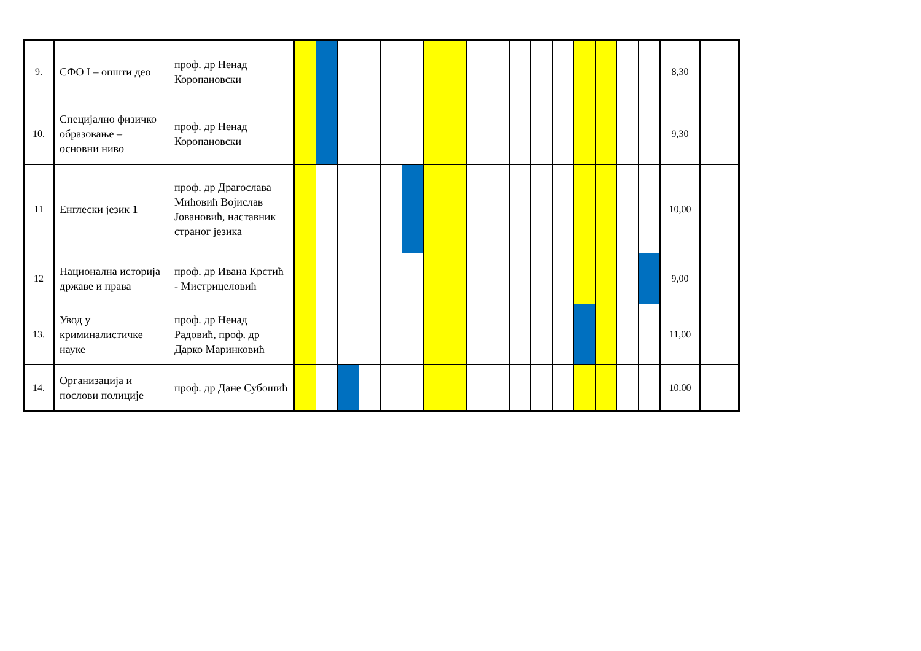| 9. | СФО I – општи део | проф. др Ненад Коропановски | | | | | | | | | | | | | | | | | | 8,30 | |
| 10. | Специјално физичко образовање – основни ниво | проф. др Ненад Коропановски | | | | | | | | | | | | | | | | | | 9,30 | |
| 11 | Енглески језик 1 | проф. др Драгослава Мићовић Војислав Јовановић, наставник страног језика | | | | | | | | | | | | | | | | | | 10,00 | |
| 12 | Национална историја државе и права | проф. др Ивана Крстић - Мистрицеловић | | | | | | | | | | | | | | | | | | 9,00 | |
| 13. | Увод у криминалистичке науке | проф. др Ненад Радовић, проф. др Дарко Маринковић | | | | | | | | | | | | | | | | | | 11,00 | |
| 14. | Организација и послови полиције | проф. др Дане Субошић | | | | | | | | | | | | | | | | | | 10.00 | |